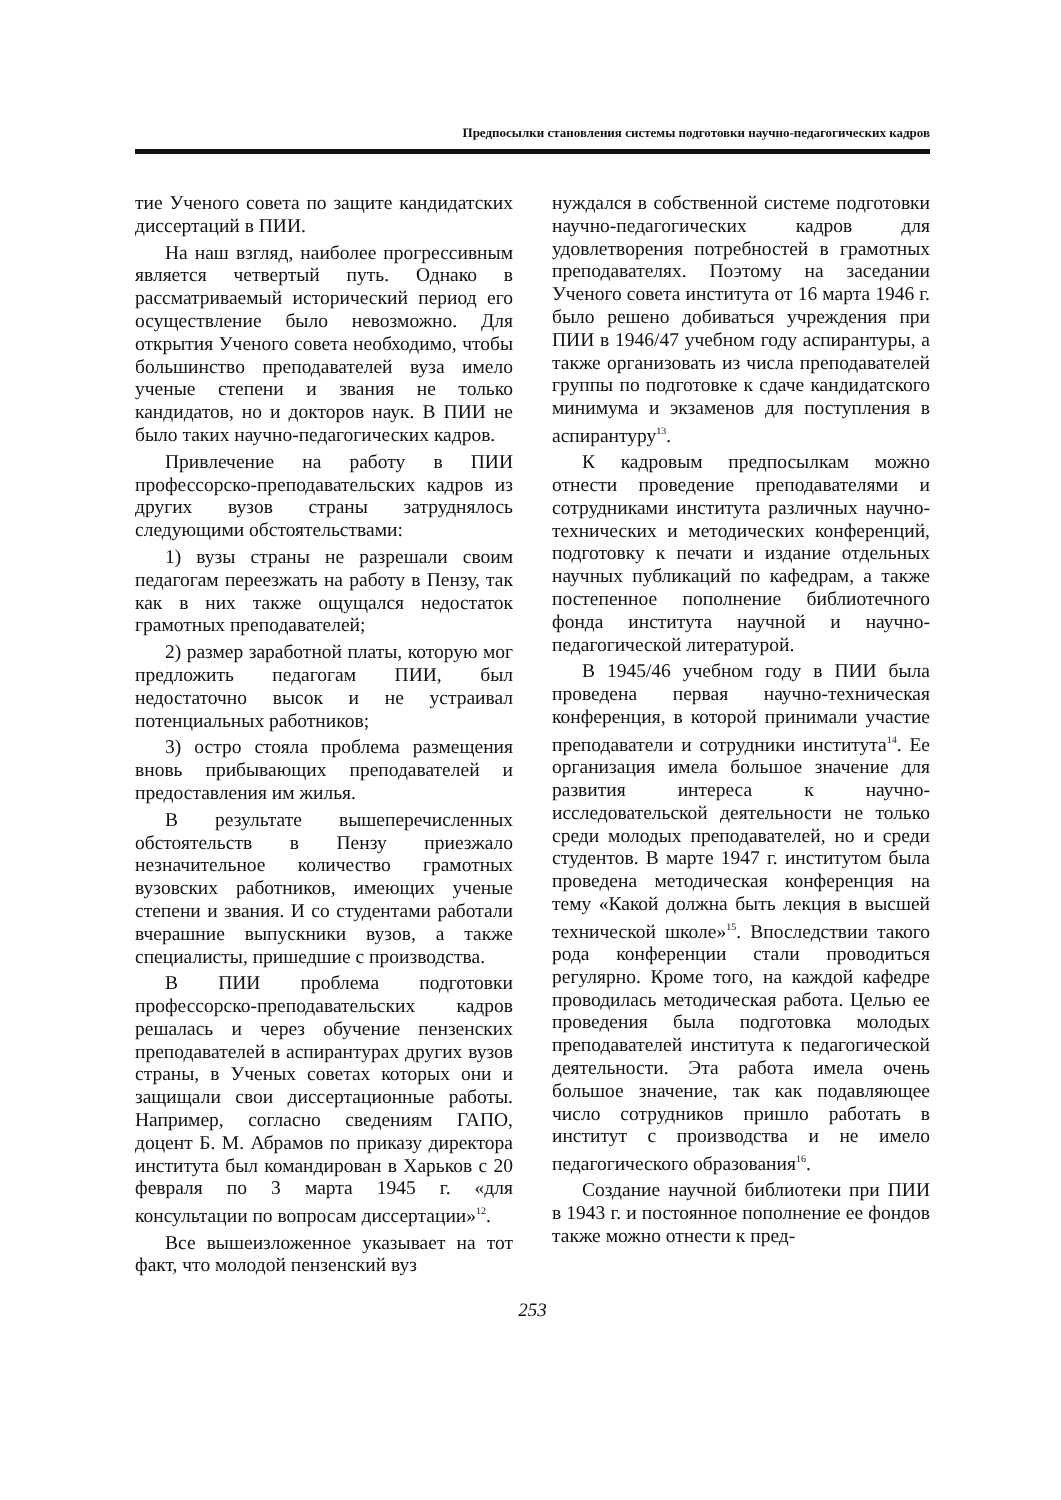Предпосылки становления системы подготовки научно-педагогических кадров
тие Ученого совета по защите кандидатских диссертаций в ПИИ.
На наш взгляд, наиболее прогрессивным является четвертый путь. Однако в рассматриваемый исторический период его осуществление было невозможно. Для открытия Ученого совета необходимо, чтобы большинство преподавателей вуза имело ученые степени и звания не только кандидатов, но и докторов наук. В ПИИ не было таких научно-педагогических кадров.
Привлечение на работу в ПИИ профессорско-преподавательских кадров из других вузов страны затруднялось следующими обстоятельствами:
1) вузы страны не разрешали своим педагогам переезжать на работу в Пензу, так как в них также ощущался недостаток грамотных преподавателей;
2) размер заработной платы, которую мог предложить педагогам ПИИ, был недостаточно высок и не устраивал потенциальных работников;
3) остро стояла проблема размещения вновь прибывающих преподавателей и предоставления им жилья.
В результате вышеперечисленных обстоятельств в Пензу приезжало незначительное количество грамотных вузовских работников, имеющих ученые степени и звания. И со студентами работали вчерашние выпускники вузов, а также специалисты, пришедшие с производства.
В ПИИ проблема подготовки профессорско-преподавательских кадров решалась и через обучение пензенских преподавателей в аспирантурах других вузов страны, в Ученых советах которых они и защищали свои диссертационные работы. Например, согласно сведениям ГАПО, доцент Б. М. Абрамов по приказу директора института был командирован в Харьков с 20 февраля по 3 марта 1945 г. «для консультации по вопросам диссертации»<sup>12</sup>.
Все вышеизложенное указывает на тот факт, что молодой пензенский вуз
нуждался в собственной системе подготовки научно-педагогических кадров для удовлетворения потребностей в грамотных преподавателях. Поэтому на заседании Ученого совета института от 16 марта 1946 г. было решено добиваться учреждения при ПИИ в 1946/47 учебном году аспирантуры, а также организовать из числа преподавателей группы по подготовке к сдаче кандидатского минимума и экзаменов для поступления в аспирантуру<sup>13</sup>.
К кадровым предпосылкам можно отнести проведение преподавателями и сотрудниками института различных научно-технических и методических конференций, подготовку к печати и издание отдельных научных публикаций по кафедрам, а также постепенное пополнение библиотечного фонда института научной и научно-педагогической литературой.
В 1945/46 учебном году в ПИИ была проведена первая научно-техническая конференция, в которой принимали участие преподаватели и сотрудники института<sup>14</sup>. Ее организация имела большое значение для развития интереса к научно-исследовательской деятельности не только среди молодых преподавателей, но и среди студентов. В марте 1947 г. институтом была проведена методическая конференция на тему «Какой должна быть лекция в высшей технической школе»<sup>15</sup>. Впоследствии такого рода конференции стали проводиться регулярно. Кроме того, на каждой кафедре проводилась методическая работа. Целью ее проведения была подготовка молодых преподавателей института к педагогической деятельности. Эта работа имела очень большое значение, так как подавляющее число сотрудников пришло работать в институт с производства и не имело педагогического образования<sup>16</sup>.
Создание научной библиотеки при ПИИ в 1943 г. и постоянное пополнение ее фондов также можно отнести к пред-
253